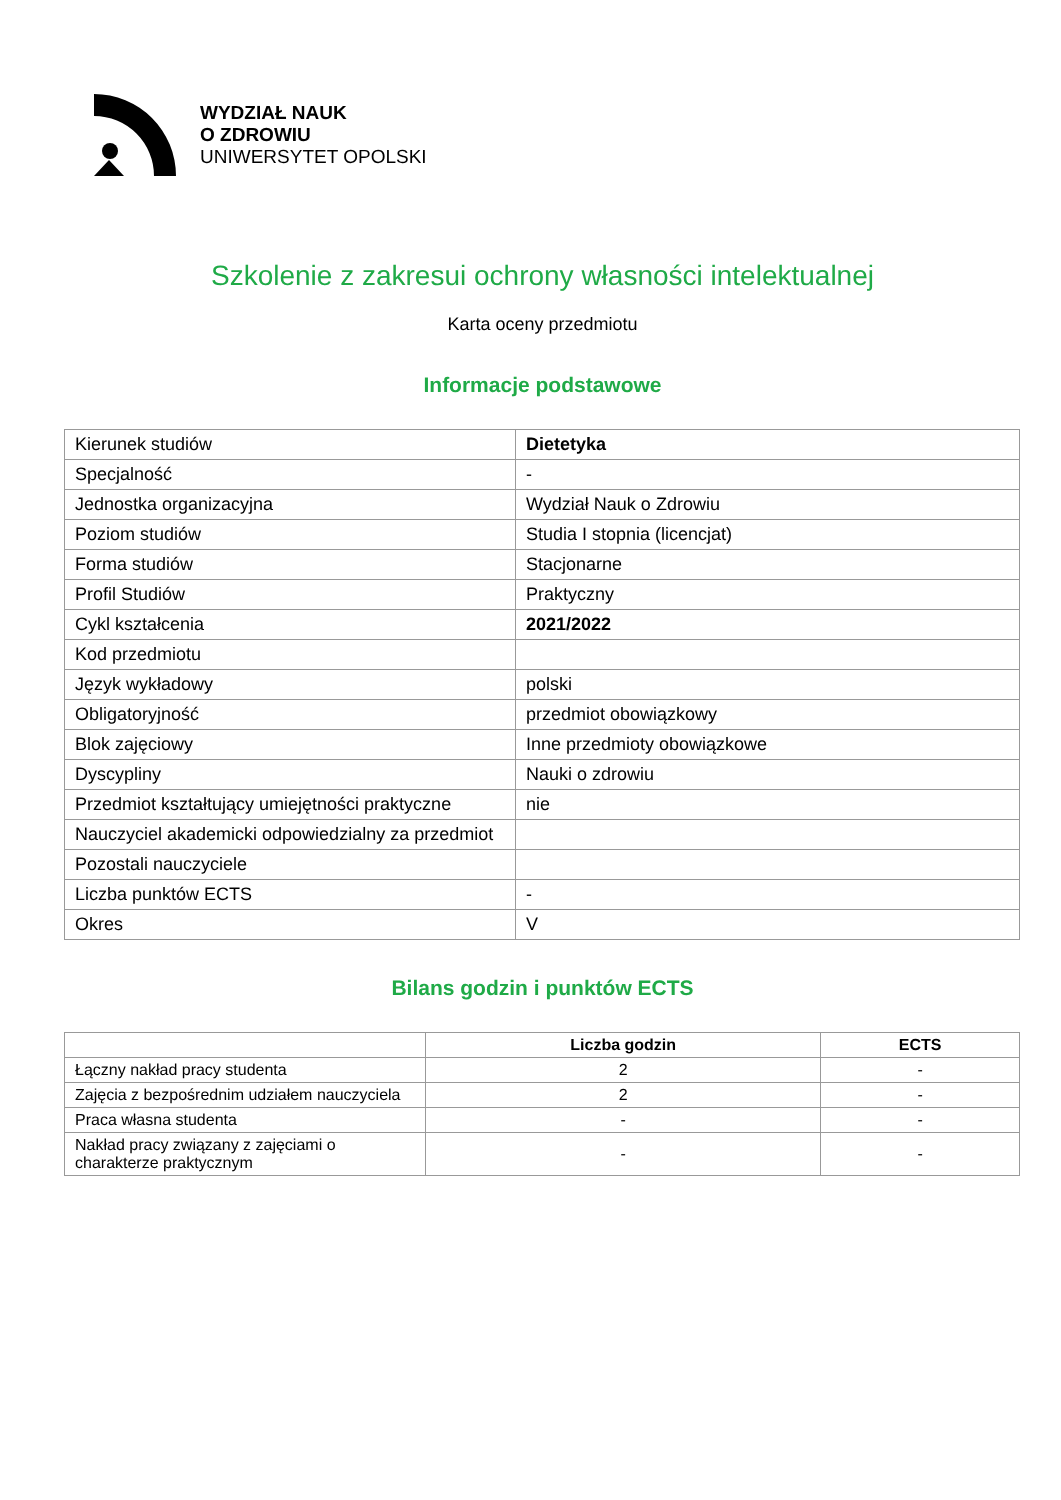WYDZIAŁ NAUK
O ZDROWIU
UNIWERSYTET OPOLSKI
Szkolenie z zakresui ochrony własności intelektualnej
Karta oceny przedmiotu
Informacje podstawowe
| Kierunek studiów | Dietetyka |
| Specjalność | - |
| Jednostka organizacyjna | Wydział Nauk o Zdrowiu |
| Poziom studiów | Studia I stopnia (licencjat) |
| Forma studiów | Stacjonarne |
| Profil Studiów | Praktyczny |
| Cykl kształcenia | 2021/2022 |
| Kod przedmiotu | |
| Język wykładowy | polski |
| Obligatoryjność | przedmiot obowiązkowy |
| Blok zajęciowy | Inne przedmioty obowiązkowe |
| Dyscypliny | Nauki o zdrowiu |
| Przedmiot kształtujący umiejętności praktyczne | nie |
| Nauczyciel akademicki odpowiedzialny za przedmiot | |
| Pozostali nauczyciele | |
| Liczba punktów ECTS | - |
| Okres | V |
Bilans godzin i punktów ECTS
| | Liczba godzin | ECTS |
| --- | --- | --- |
| Łączny nakład pracy studenta | 2 | - |
| Zajęcia z bezpośrednim udziałem nauczyciela | 2 | - |
| Praca własna studenta | - | - |
| Nakład pracy związany z zajęciami o charakterze praktycznym | - | - |